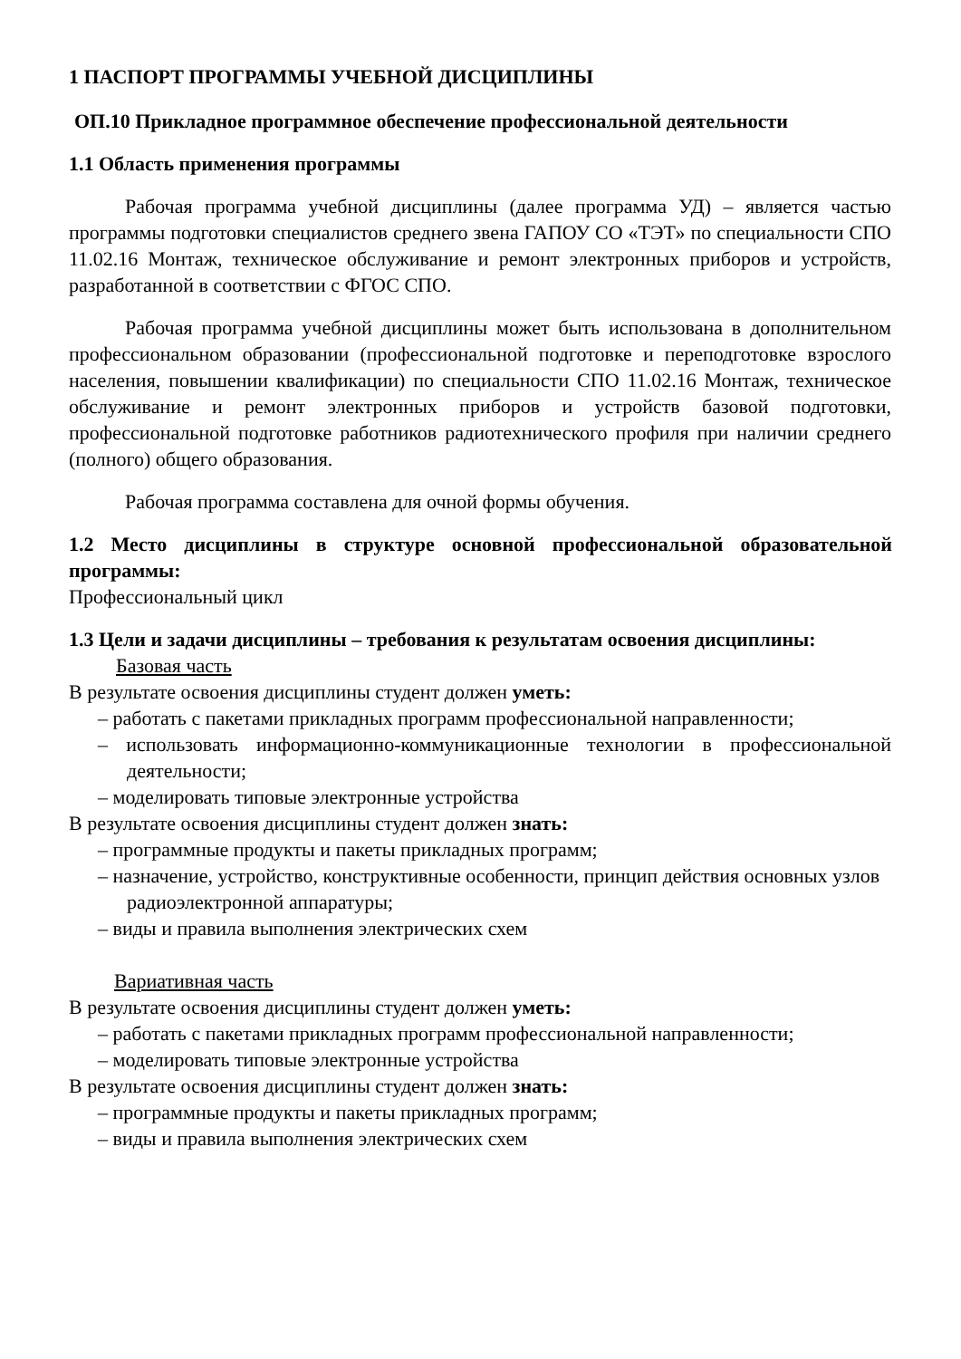1 ПАСПОРТ ПРОГРАММЫ УЧЕБНОЙ ДИСЦИПЛИНЫ
ОП.10 Прикладное программное обеспечение профессиональной деятельности
1.1 Область применения программы
Рабочая программа учебной дисциплины (далее программа УД) – является частью программы подготовки специалистов среднего звена ГАПОУ СО «ТЭТ» по специальности СПО 11.02.16 Монтаж, техническое обслуживание и ремонт электронных приборов и устройств, разработанной в соответствии с ФГОС СПО.
Рабочая программа учебной дисциплины может быть использована в дополнительном профессиональном образовании (профессиональной подготовке и переподготовке взрослого населения, повышении квалификации) по специальности СПО 11.02.16 Монтаж, техническое обслуживание и ремонт электронных приборов и устройств базовой подготовки, профессиональной подготовке работников радиотехнического профиля при наличии среднего (полного) общего образования.
Рабочая программа составлена для очной формы обучения.
1.2 Место дисциплины в структуре основной профессиональной образовательной программы:
Профессиональный цикл
1.3 Цели и задачи дисциплины – требования к результатам освоения дисциплины:
Базовая часть
В результате освоения дисциплины студент должен уметь:
– работать с пакетами прикладных программ профессиональной направленности;
– использовать информационно-коммуникационные технологии в профессиональной деятельности;
– моделировать типовые электронные устройства
В результате освоения дисциплины студент должен знать:
– программные продукты и пакеты прикладных программ;
– назначение, устройство, конструктивные особенности, принцип действия основных узлов радиоэлектронной аппаратуры;
– виды и правила выполнения электрических схем
Вариативная часть
В результате освоения дисциплины студент должен уметь:
– работать с пакетами прикладных программ профессиональной направленности;
– моделировать типовые электронные устройства
В результате освоения дисциплины студент должен знать:
– программные продукты и пакеты прикладных программ;
– виды и правила выполнения электрических схем